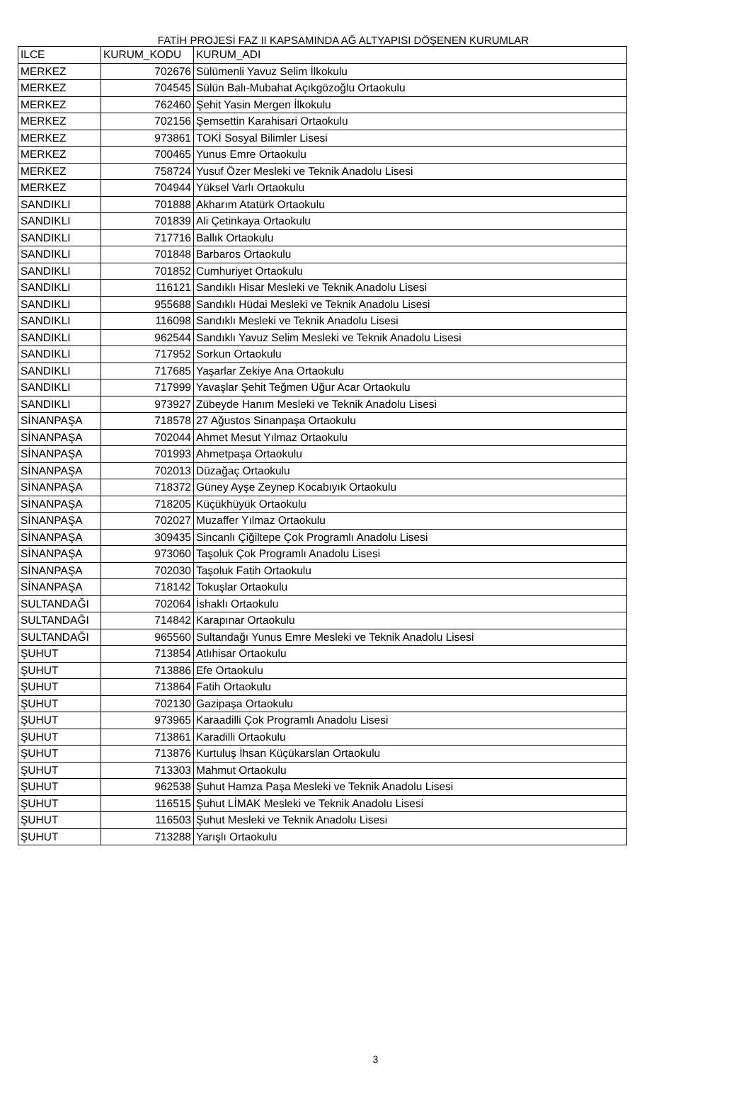FATİH PROJESİ FAZ II KAPSAMINDA AĞ ALTYAPISI DÖŞENEN KURUMLAR
| ILCE | KURUM_KODU | KURUM_ADI |
| --- | --- | --- |
| MERKEZ | 702676 | Sülümenli Yavuz Selim İlkokulu |
| MERKEZ | 704545 | Sülün Balı-Mubahat Açıkgözoğlu Ortaokulu |
| MERKEZ | 762460 | Şehit Yasin Mergen İlkokulu |
| MERKEZ | 702156 | Şemsettin Karahisari Ortaokulu |
| MERKEZ | 973861 | TOKİ Sosyal Bilimler Lisesi |
| MERKEZ | 700465 | Yunus Emre Ortaokulu |
| MERKEZ | 758724 | Yusuf Özer Mesleki ve Teknik Anadolu Lisesi |
| MERKEZ | 704944 | Yüksel Varlı Ortaokulu |
| SANDIKLI | 701888 | Akharım Atatürk Ortaokulu |
| SANDIKLI | 701839 | Ali Çetinkaya Ortaokulu |
| SANDIKLI | 717716 | Ballık Ortaokulu |
| SANDIKLI | 701848 | Barbaros Ortaokulu |
| SANDIKLI | 701852 | Cumhuriyet Ortaokulu |
| SANDIKLI | 116121 | Sandıklı Hisar Mesleki ve Teknik Anadolu Lisesi |
| SANDIKLI | 955688 | Sandıklı Hüdai Mesleki ve Teknik Anadolu Lisesi |
| SANDIKLI | 116098 | Sandıklı Mesleki ve Teknik Anadolu Lisesi |
| SANDIKLI | 962544 | Sandıklı Yavuz Selim Mesleki ve Teknik Anadolu Lisesi |
| SANDIKLI | 717952 | Sorkun Ortaokulu |
| SANDIKLI | 717685 | Yaşarlar Zekiye Ana Ortaokulu |
| SANDIKLI | 717999 | Yavaşlar Şehit Teğmen Uğur Acar Ortaokulu |
| SANDIKLI | 973927 | Zübeyde Hanım Mesleki ve Teknik Anadolu Lisesi |
| SİNANPAŞA | 718578 | 27 Ağustos Sinanpaşa Ortaokulu |
| SİNANPAŞA | 702044 | Ahmet Mesut Yılmaz Ortaokulu |
| SİNANPAŞA | 701993 | Ahmetpaşa Ortaokulu |
| SİNANPAŞA | 702013 | Düzağaç Ortaokulu |
| SİNANPAŞA | 718372 | Güney Ayşe Zeynep Kocabıyık Ortaokulu |
| SİNANPAŞA | 718205 | Küçükhüyük Ortaokulu |
| SİNANPAŞA | 702027 | Muzaffer Yılmaz Ortaokulu |
| SİNANPAŞA | 309435 | Sincanlı Çiğiltepe Çok Programlı Anadolu Lisesi |
| SİNANPAŞA | 973060 | Taşoluk Çok Programlı Anadolu Lisesi |
| SİNANPAŞA | 702030 | Taşoluk Fatih Ortaokulu |
| SİNANPAŞA | 718142 | Tokuşlar Ortaokulu |
| SULTANDAĞI | 702064 | İshaklı Ortaokulu |
| SULTANDAĞI | 714842 | Karapınar Ortaokulu |
| SULTANDAĞI | 965560 | Sultandağı Yunus Emre Mesleki ve Teknik Anadolu Lisesi |
| ŞUHUT | 713854 | Atlıhisar Ortaokulu |
| ŞUHUT | 713886 | Efe Ortaokulu |
| ŞUHUT | 713864 | Fatih Ortaokulu |
| ŞUHUT | 702130 | Gazipaşa Ortaokulu |
| ŞUHUT | 973965 | Karaadilli Çok Programlı Anadolu Lisesi |
| ŞUHUT | 713861 | Karadilli Ortaokulu |
| ŞUHUT | 713876 | Kurtuluş İhsan Küçükarslan Ortaokulu |
| ŞUHUT | 713303 | Mahmut Ortaokulu |
| ŞUHUT | 962538 | Şuhut Hamza Paşa Mesleki ve Teknik Anadolu Lisesi |
| ŞUHUT | 116515 | Şuhut LİMAK Mesleki ve Teknik Anadolu Lisesi |
| ŞUHUT | 116503 | Şuhut Mesleki ve Teknik Anadolu Lisesi |
| ŞUHUT | 713288 | Yarışlı Ortaokulu |
3